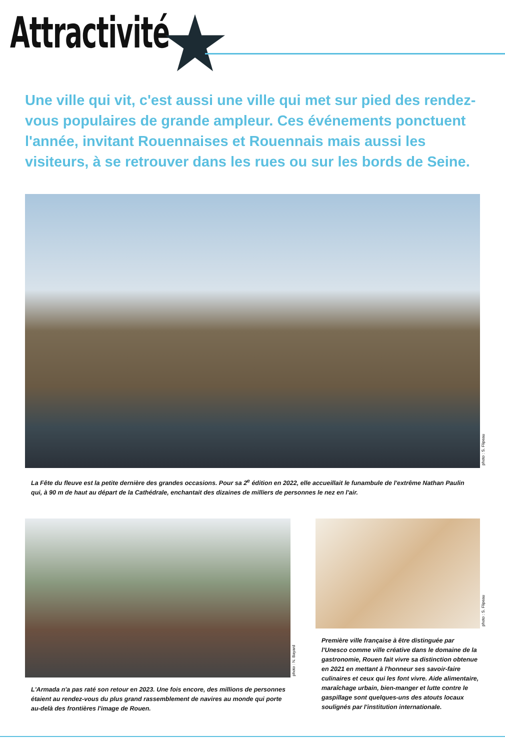Attractivité
Une ville qui vit, c'est aussi une ville qui met sur pied des rendez-vous populaires de grande ampleur. Ces événements ponctuent l'année, invitant Rouennaises et Rouennais mais aussi les visiteurs, à se retrouver dans les rues ou sur les bords de Seine.
photo : S. Flipeau
La Fête du fleuve est la petite dernière des grandes occasions. Pour sa 2<sup>e</sup> édition en 2022, elle accueillait le funambule de l'extrême Nathan Paulin qui, à 90 m de haut au départ de la Cathédrale, enchantait des dizaines de milliers de personnes le nez en l'air.
photo : N. Bayard
L'Armada n'a pas raté son retour en 2023. Une fois encore, des millions de personnes étaient au rendez-vous du plus grand rassemblement de navires au monde qui porte au-delà des frontières l'image de Rouen.
photo : S. Flipeau
Première ville française à être distinguée par l'Unesco comme ville créative dans le domaine de la gastronomie, Rouen fait vivre sa distinction obtenue en 2021 en mettant à l'honneur ses savoir-faire culinaires et ceux qui les font vivre. Aide alimentaire, maraîchage urbain, bien-manger et lutte contre le gaspillage sont quelques-uns des atouts locaux soulignés par l'institution internationale.